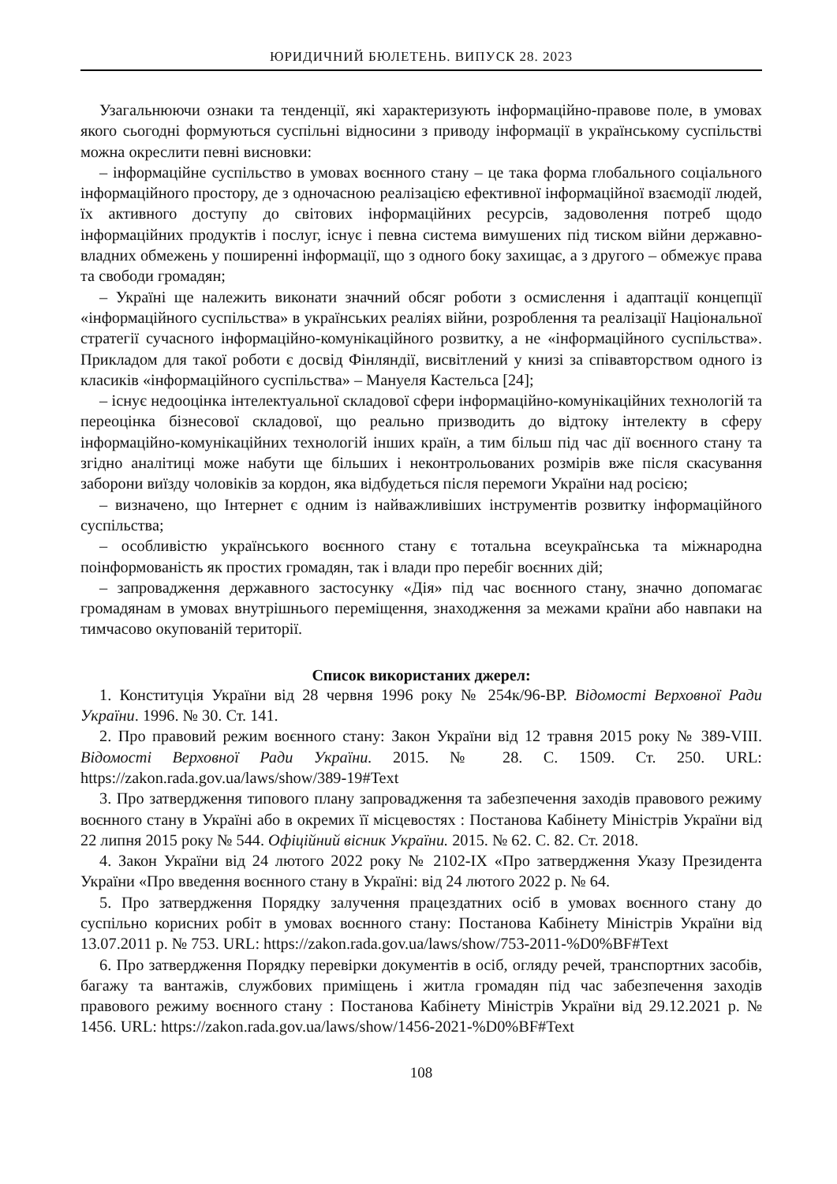ЮРИДИЧНИЙ БЮЛЕТЕНЬ. ВИПУСК 28. 2023
Узагальнюючи ознаки та тенденції, які характеризують інформаційно-правове поле, в умовах якого сьогодні формуються суспільні відносини з приводу інформації в українському суспільстві можна окреслити певні висновки:
– інформаційне суспільство в умовах воєнного стану – це така форма глобального соціального інформаційного простору, де з одночасною реалізацією ефективної інформаційної взаємодії людей, їх активного доступу до світових інформаційних ресурсів, задоволення потреб щодо інформаційних продуктів і послуг, існує і певна система вимушених під тиском війни державно-владних обмежень у поширенні інформації, що з одного боку захищає, а з другого – обмежує права та свободи громадян;
– Україні ще належить виконати значний обсяг роботи з осмислення і адаптації концепції «інформаційного суспільства» в українських реаліях війни, розроблення та реалізації Національної стратегії сучасного інформаційно-комунікаційного розвитку, а не «інформаційного суспільства». Прикладом для такої роботи є досвід Фінляндії, висвітлений у книзі за співавторством одного із класиків «інформаційного суспільства» – Мануеля Кастельса [24];
– існує недооцінка інтелектуальної складової сфери інформаційно-комунікаційних технологій та переоцінка бізнесової складової, що реально призводить до відтоку інтелекту в сферу інформаційно-комунікаційних технологій інших країн, а тим більш під час дії воєнного стану та згідно аналітиці може набути ще більших і неконтрольованих розмірів вже після скасування заборони виїзду чоловіків за кордон, яка відбудеться після перемоги України над росією;
– визначено, що Інтернет є одним із найважливіших інструментів розвитку інформаційного суспільства;
– особливістю українського воєнного стану є тотальна всеукраїнська та міжнародна поінформованість як простих громадян, так і влади про перебіг воєнних дій;
– запровадження державного застосунку «Дія» під час воєнного стану, значно допомагає громадянам в умовах внутрішнього переміщення, знаходження за межами країни або навпаки на тимчасово окупованій території.
Список використаних джерел:
1. Конституція України від 28 червня 1996 року № 254к/96-ВР. Відомості Верховної Ради України. 1996. № 30. Ст. 141.
2. Про правовий режим воєнного стану: Закон України від 12 травня 2015 року № 389-VIII. Відомості Верховної Ради України. 2015. № 28. С. 1509. Ст. 250. URL: https://zakon.rada.gov.ua/laws/show/389-19#Text
3. Про затвердження типового плану запровадження та забезпечення заходів правового режиму воєнного стану в Україні або в окремих її місцевостях : Постанова Кабінету Міністрів України від 22 липня 2015 року № 544. Офіційний вісник України. 2015. № 62. С. 82. Ст. 2018.
4. Закон України від 24 лютого 2022 року № 2102-IX «Про затвердження Указу Президента України «Про введення воєнного стану в Україні: від 24 лютого 2022 р. № 64.
5. Про затвердження Порядку залучення працездатних осіб в умовах воєнного стану до суспільно корисних робіт в умовах воєнного стану: Постанова Кабінету Міністрів України від 13.07.2011 р. № 753. URL: https://zakon.rada.gov.ua/laws/show/753-2011-%D0%BF#Text
6. Про затвердження Порядку перевірки документів в осіб, огляду речей, транспортних засобів, багажу та вантажів, службових приміщень і житла громадян під час забезпечення заходів правового режиму воєнного стану : Постанова Кабінету Міністрів України від 29.12.2021 р. № 1456. URL: https://zakon.rada.gov.ua/laws/show/1456-2021-%D0%BF#Text
108